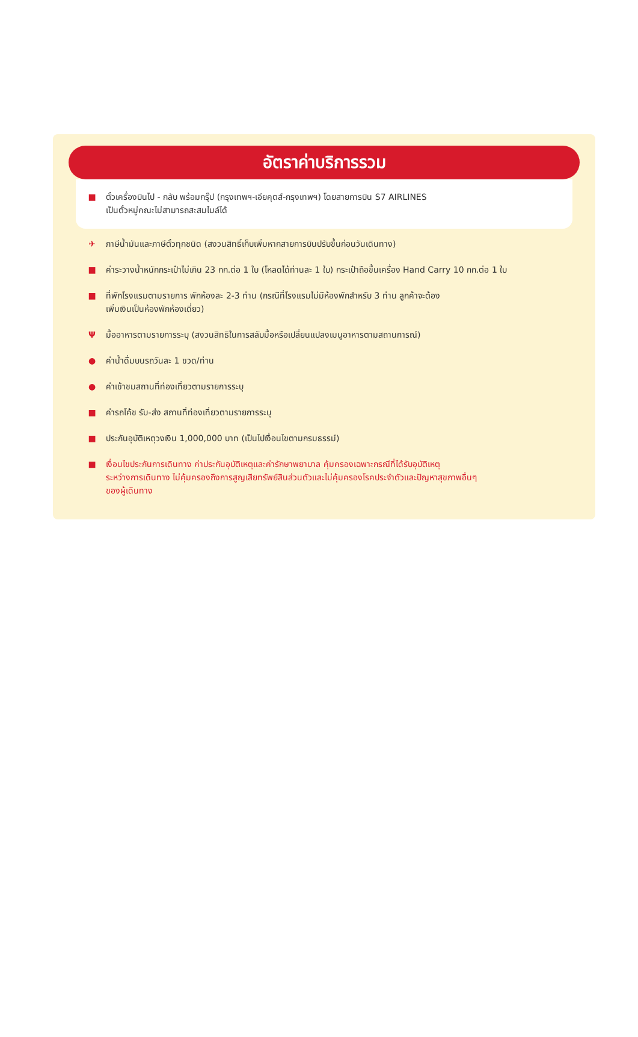อัตราค่าบริการรวม
■ ตั๋วเครื่องบินไป - กลับ พร้อมกรุ๊ป (กรุงเทพฯ-เอียคุตส์-กรุงเทพฯ) โดยสายการบิน S7 AIRLINES
เป็นตั๋วหมู่คณะไม่สามารถสะสมไมล์ได้
✈ ภาษีน้ำมันและภาษีตั๋วทุกชนิด (สงวนสิทธิ์เก็บเพิ่มหากสายการบินปรับขึ้นก่อนวันเดินทาง)
■ ค่าระวางน้ำหนักกระเป๋าไม่เกิน 23 กก.ต่อ 1 ใบ (โหลดได้ท่านละ 1 ใบ) กระเป๋าถือขึ้นเครื่อง Hand Carry 10 กก.ต่อ 1 ใบ
■ ที่พักโรงแรมตามรายการ พักห้องละ 2-3 ท่าน (กรณีที่โรงแรมไม่มีห้องพักสำหรับ 3 ท่าน ลูกค้าจะต้อง
เพิ่มเงินเป็นห้องพักห้องเดี่ยว)
Ψ มื้ออาหารตามรายการระบุ (สงวนสิทธิในการสลับมื้อหรือเปลี่ยนแปลงเมนูอาหารตามสถานการณ์)
● ค่าน้ำดื่มบนรถวันละ 1 ขวด/ท่าน
● ค่าเข้าชมสถานที่ท่องเที่ยวตามรายการระบุ
■ ค่ารถโค้ช รับ-ส่ง สถานที่ท่องเที่ยวตามรายการระบุ
■ ประกันอุบัติเหตุวงเงิน 1,000,000 บาท (เป็นไปเงื่อนไขตามกรมธรรม์)
■ เงื่อนไขประกันการเดินทาง ค่าประกันอุบัติเหตุและค่ารักษาพยาบาล คุ้มครองเฉพาะกรณีที่ได้รับอุบัติเหตุ
ระหว่างการเดินทาง ไม่คุ้มครองถึงการสูญเสียทรัพย์สินส่วนตัวและไม่คุ้มครองโรคประจำตัวและปัญหาสุขภาพอื่นๆ
ของผู้เดินทาง